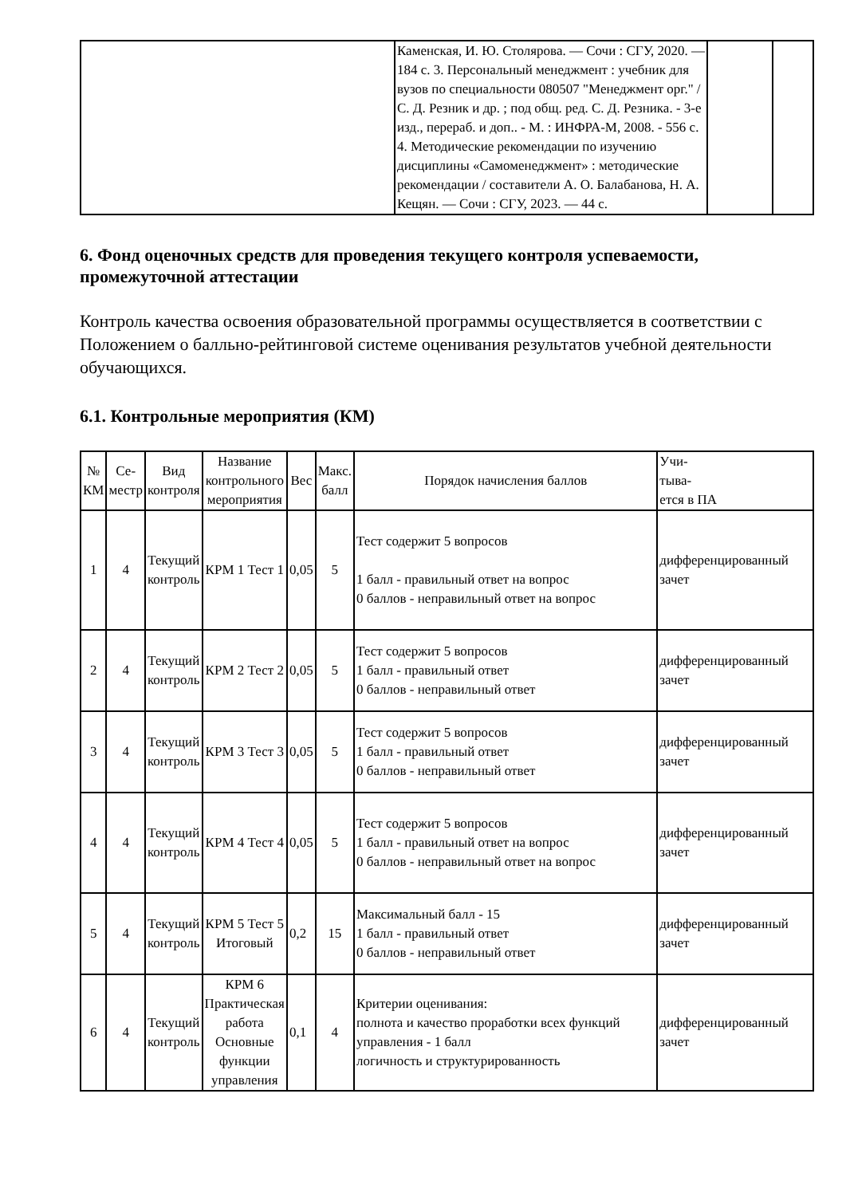| | Каменская, И. Ю. Столярова. — Сочи : СГУ, 2020. — 184 с. 3. Персональный менеджмент : учебник для вузов по специальности 080507 "Менеджмент орг." / С. Д. Резник и др. ; под общ. ред. С. Д. Резника. - 3-е изд., перераб. и доп.. - М. : ИНФРА-М, 2008. - 556 с. 4. Методические рекомендации по изучению дисциплины «Самоменеджмент» : методические рекомендации / составители А. О. Балабанова, Н. А. Кещян. — Сочи : СГУ, 2023. — 44 с. | | |
6. Фонд оценочных средств для проведения текущего контроля успеваемости, промежуточной аттестации
Контроль качества освоения образовательной программы осуществляется в соответствии с Положением о балльно-рейтинговой системе оценивания результатов учебной деятельности обучающихся.
6.1. Контрольные мероприятия (КМ)
| № КМ | Се- местр | Вид контроля | Название контрольного мероприятия | Вес | Макс. балл | Порядок начисления баллов | Учи- тыва- ется в ПА |
| --- | --- | --- | --- | --- | --- | --- | --- |
| 1 | 4 | Текущий контроль | КРМ 1 Тест 1 | 0,05 | 5 | Тест содержит 5 вопросов 1 балл - правильный ответ на вопрос 0 баллов - неправильный ответ на вопрос | дифференцированный зачет |
| 2 | 4 | Текущий контроль | КРМ 2 Тест 2 | 0,05 | 5 | Тест содержит 5 вопросов 1 балл - правильный ответ 0 баллов - неправильный ответ | дифференцированный зачет |
| 3 | 4 | Текущий контроль | КРМ 3 Тест 3 | 0,05 | 5 | Тест содержит 5 вопросов 1 балл - правильный ответ 0 баллов - неправильный ответ | дифференцированный зачет |
| 4 | 4 | Текущий контроль | КРМ 4 Тест 4 | 0,05 | 5 | Тест содержит 5 вопросов 1 балл - правильный ответ на вопрос 0 баллов - неправильный ответ на вопрос | дифференцированный зачет |
| 5 | 4 | Текущий контроль | КРМ 5 Тест 5 Итоговый | 0,2 | 15 | Максимальный балл - 15 1 балл - правильный ответ 0 баллов - неправильный ответ | дифференцированный зачет |
| 6 | 4 | Текущий контроль | КРМ 6 Практическая работа Основные функции управления | 0,1 | 4 | Критерии оценивания: полнота и качество проработки всех функций управления - 1 балл логичность и структурированность | дифференцированный зачет |